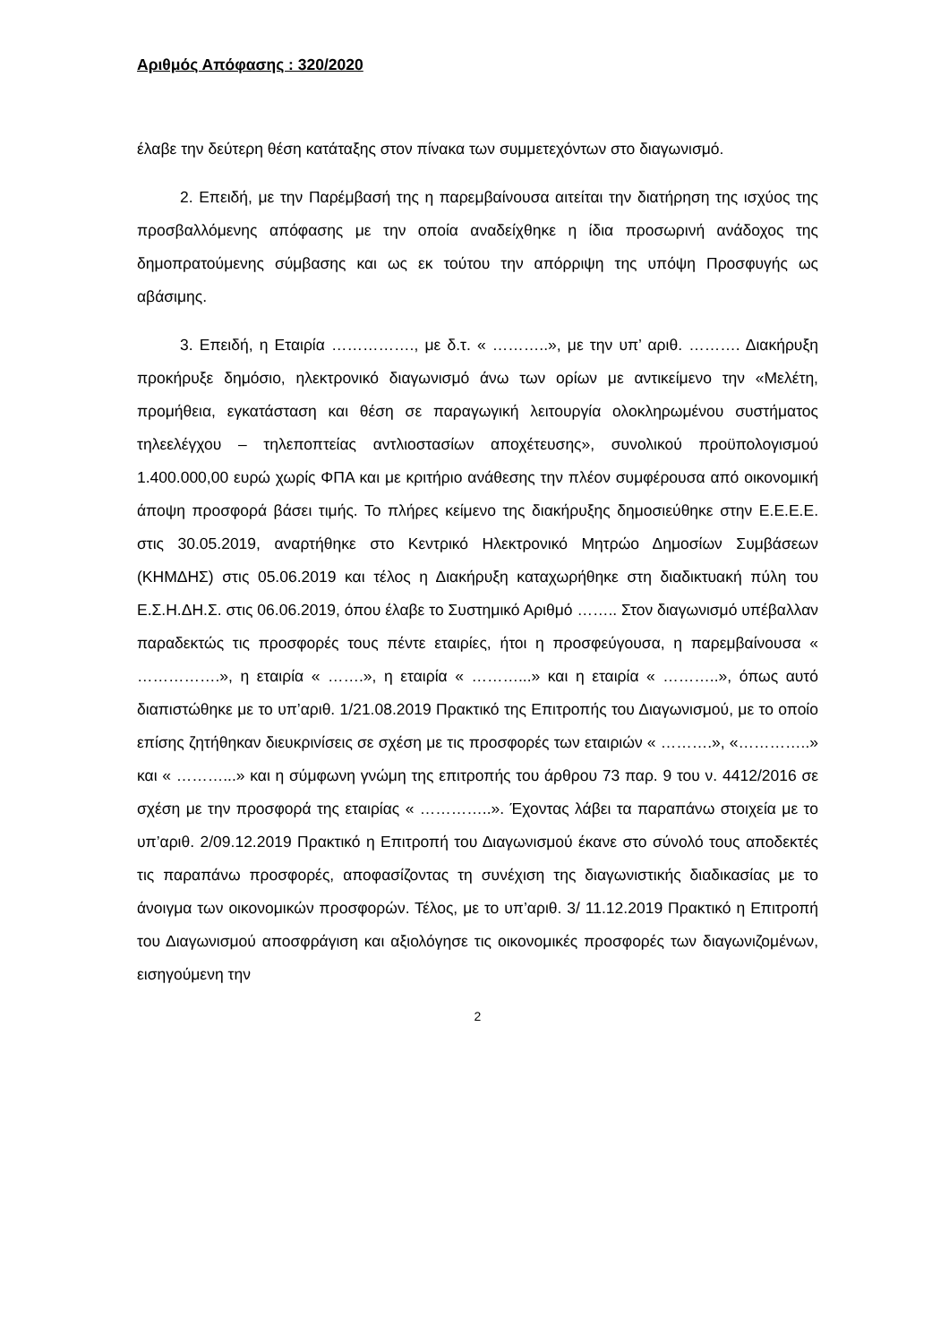Αριθμός Απόφασης : 320/2020
έλαβε την δεύτερη θέση κατάταξης στον πίνακα των συμμετεχόντων στο διαγωνισμό.
2. Επειδή, με την Παρέμβασή της η παρεμβαίνουσα αιτείται την διατήρηση της ισχύος της προσβαλλόμενης απόφασης με την οποία αναδείχθηκε η ίδια προσωρινή ανάδοχος της δημοπρατούμενης σύμβασης και ως εκ τούτου την απόρριψη της υπόψη Προσφυγής ως αβάσιμης.
3. Επειδή, η Εταιρία ……………., με δ.τ. « ………..», με την υπ’ αριθ. ………. Διακήρυξη προκήρυξε δημόσιο, ηλεκτρονικό διαγωνισμό άνω των ορίων με αντικείμενο την «Μελέτη, προμήθεια, εγκατάσταση και θέση σε παραγωγική λειτουργία ολοκληρωμένου συστήματος τηλεελέγχου – τηλεποπτείας αντλιοστασίων αποχέτευσης», συνολικού προϋπολογισμού 1.400.000,00 ευρώ χωρίς ΦΠΑ και με κριτήριο ανάθεσης την πλέον συμφέρουσα από οικονομική άποψη προσφορά βάσει τιμής. Το πλήρες κείμενο της διακήρυξης δημοσιεύθηκε στην Ε.Ε.Ε.Ε. στις 30.05.2019, αναρτήθηκε στο Κεντρικό Ηλεκτρονικό Μητρώο Δημοσίων Συμβάσεων (ΚΗΜΔΗΣ) στις 05.06.2019 και τέλος η Διακήρυξη καταχωρήθηκε στη διαδικτυακή πύλη του Ε.Σ.Η.ΔΗ.Σ. στις 06.06.2019, όπου έλαβε το Συστημικό Αριθμό …….. Στον διαγωνισμό υπέβαλλαν παραδεκτώς τις προσφορές τους πέντε εταιρίες, ήτοι η προσφεύγουσα, η παρεμβαίνουσα « …………….», η εταιρία « …….», η εταιρία « ………...» και η εταιρία « ………..», όπως αυτό διαπιστώθηκε με το υπ’αριθ. 1/21.08.2019 Πρακτικό της Επιτροπής του Διαγωνισμού, με το οποίο επίσης ζητήθηκαν διευκρινίσεις σε σχέση με τις προσφορές των εταιριών « ……….», «…………..» και « ………...» και η σύμφωνη γνώμη της επιτροπής του άρθρου 73 παρ. 9 του ν. 4412/2016 σε σχέση με την προσφορά της εταιρίας « …………..». Έχοντας λάβει τα παραπάνω στοιχεία με το υπ’αριθ. 2/09.12.2019 Πρακτικό η Επιτροπή του Διαγωνισμού έκανε στο σύνολό τους αποδεκτές τις παραπάνω προσφορές, αποφασίζοντας τη συνέχιση της διαγωνιστικής διαδικασίας με το άνοιγμα των οικονομικών προσφορών. Τέλος, με το υπ’αριθ. 3/ 11.12.2019 Πρακτικό η Επιτροπή του Διαγωνισμού αποσφράγιση και αξιολόγησε τις οικονομικές προσφορές των διαγωνιζομένων, εισηγούμενη την
2